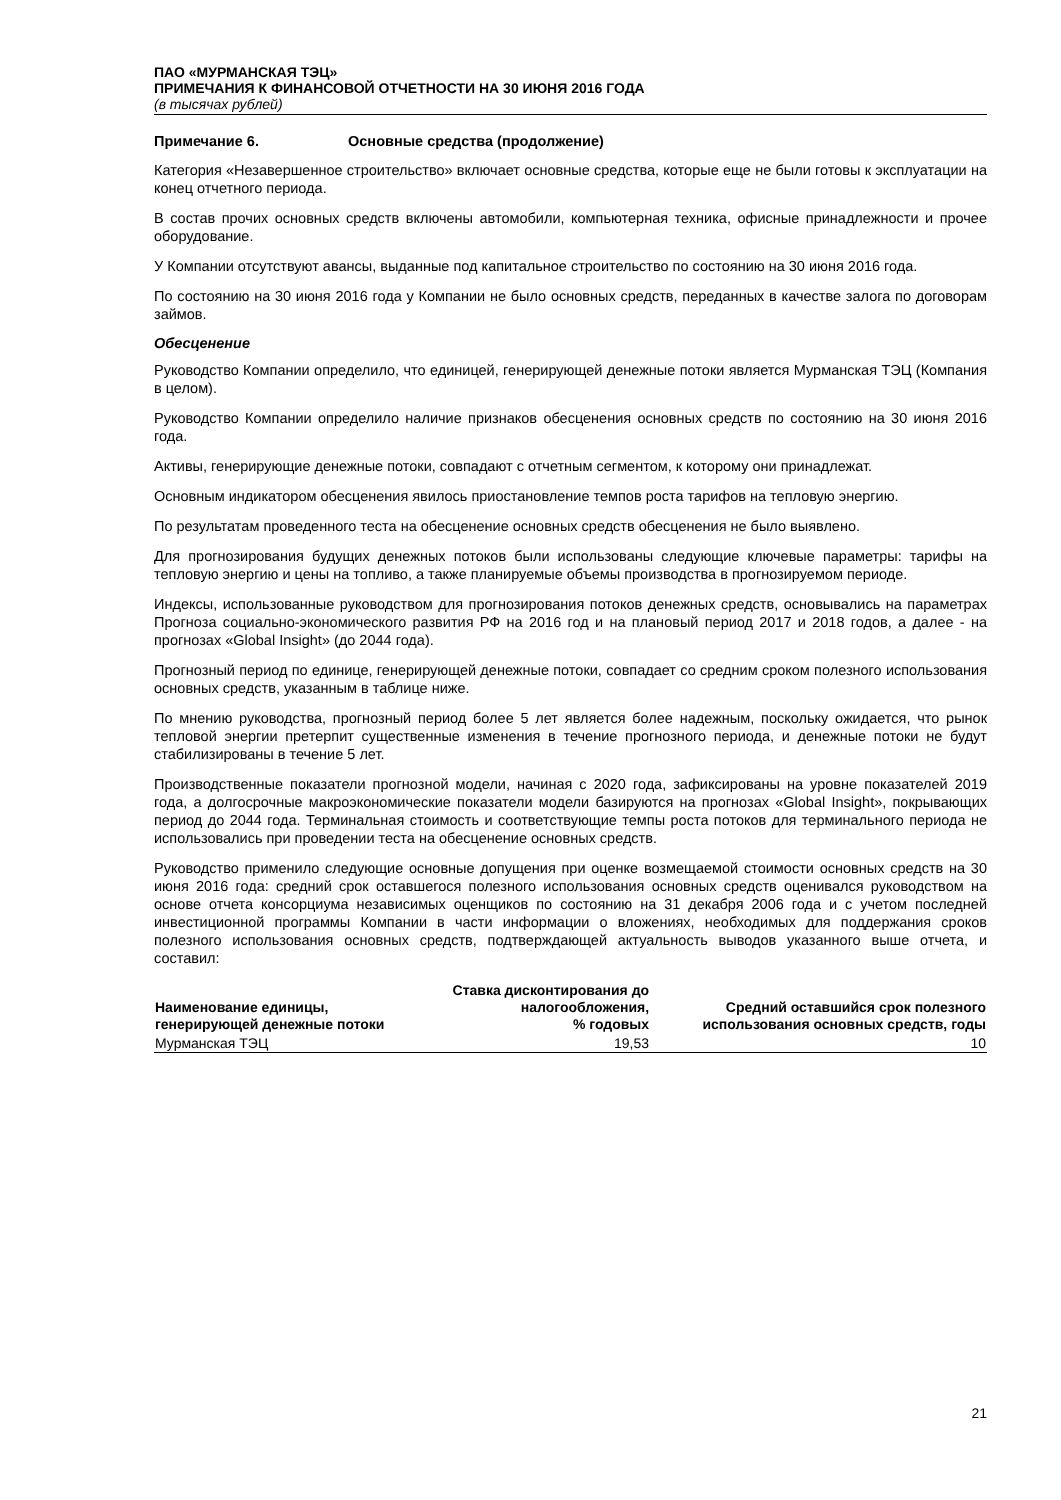ПАО «МУРМАНСКАЯ ТЭЦ»
ПРИМЕЧАНИЯ К ФИНАНСОВОЙ ОТЧЕТНОСТИ НА 30 ИЮНЯ 2016 ГОДА
(в тысячах рублей)
Примечание 6. Основные средства (продолжение)
Категория «Незавершенное строительство» включает основные средства, которые еще не были готовы к эксплуатации на конец отчетного периода.
В состав прочих основных средств включены автомобили, компьютерная техника, офисные принадлежности и прочее оборудование.
У Компании отсутствуют авансы, выданные под капитальное строительство по состоянию на 30 июня 2016 года.
По состоянию на 30 июня 2016 года у Компании не было основных средств, переданных в качестве залога по договорам займов.
Обесценение
Руководство Компании определило, что единицей, генерирующей денежные потоки является Мурманская ТЭЦ (Компания в целом).
Руководство Компании определило наличие признаков обесценения основных средств по состоянию на 30 июня 2016 года.
Активы, генерирующие денежные потоки, совпадают с отчетным сегментом, к которому они принадлежат.
Основным индикатором обесценения явилось приостановление темпов роста тарифов на тепловую энергию.
По результатам проведенного теста на обесценение основных средств обесценения не было выявлено.
Для прогнозирования будущих денежных потоков были использованы следующие ключевые параметры: тарифы на тепловую энергию и цены на топливо, а также планируемые объемы производства в прогнозируемом периоде.
Индексы, использованные руководством для прогнозирования потоков денежных средств, основывались на параметрах Прогноза социально-экономического развития РФ на 2016 год и на плановый период 2017 и 2018 годов, а далее - на прогнозах «Global Insight» (до 2044 года).
Прогнозный период по единице, генерирующей денежные потоки, совпадает со средним сроком полезного использования основных средств, указанным в таблице ниже.
По мнению руководства, прогнозный период более 5 лет является более надежным, поскольку ожидается, что рынок тепловой энергии претерпит существенные изменения в течение прогнозного периода, и денежные потоки не будут стабилизированы в течение 5 лет.
Производственные показатели прогнозной модели, начиная с 2020 года, зафиксированы на уровне показателей 2019 года, а долгосрочные макроэкономические показатели модели базируются на прогнозах «Global Insight», покрывающих период до 2044 года. Терминальная стоимость и соответствующие темпы роста потоков для терминального периода не использовались при проведении теста на обесценение основных средств.
Руководство применило следующие основные допущения при оценке возмещаемой стоимости основных средств на 30 июня 2016 года: средний срок оставшегося полезного использования основных средств оценивался руководством на основе отчета консорциума независимых оценщиков по состоянию на 31 декабря 2006 года и с учетом последней инвестиционной программы Компании в части информации о вложениях, необходимых для поддержания сроков полезного использования основных средств, подтверждающей актуальность выводов указанного выше отчета, и составил:
| Наименование единицы, генерирующей денежные потоки | Ставка дисконтирования до налогообложения, % годовых | Средний оставшийся срок полезного использования основных средств, годы |
| --- | --- | --- |
| Мурманская ТЭЦ | 19,53 | 10 |
21